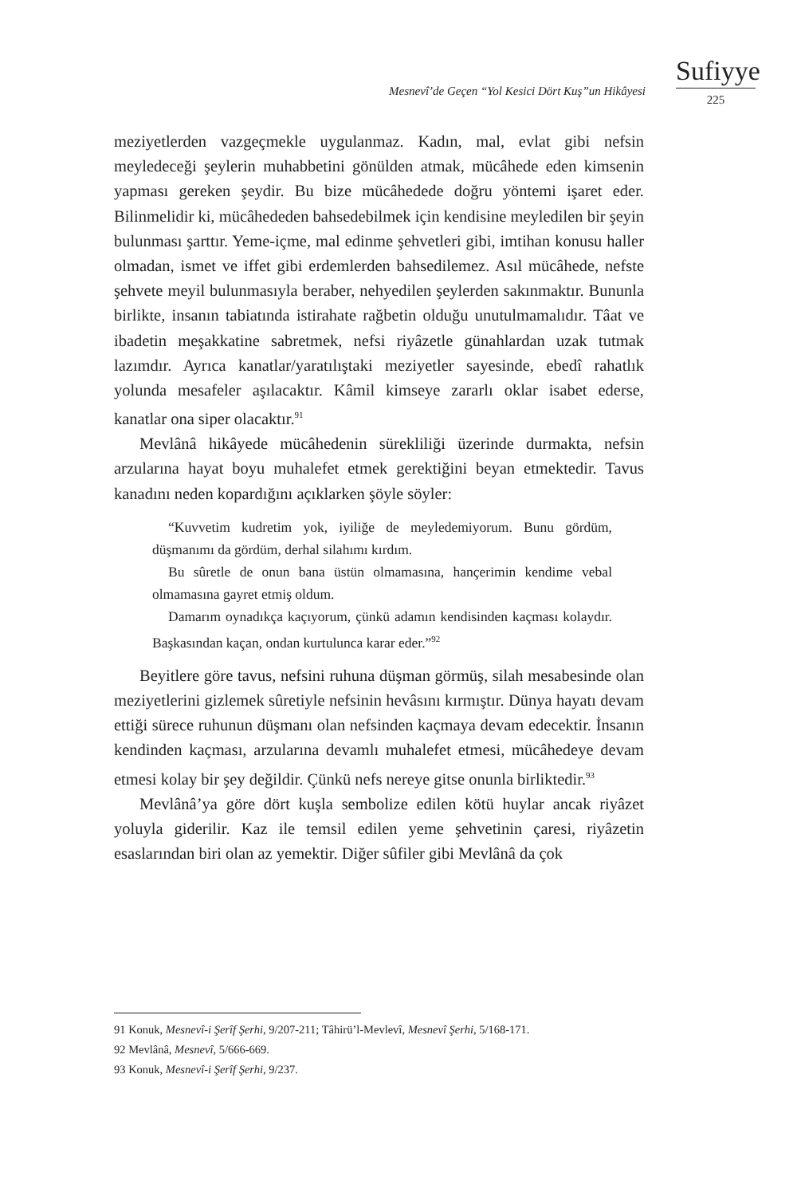Mesnevî’de Geçen “Yol Kesici Dört Kuş”un Hikâyesi
Sufiyye
225
meziyetlerden vazgeçmekle uygulanmaz. Kadın, mal, evlat gibi nefsin meyledeceği şeylerin muhabbetini gönülden atmak, mücâhede eden kimsenin yapması gereken şeydir. Bu bize mücâhedede doğru yöntemi işaret eder. Bilinmelidir ki, mücâhededen bahsedebilmek için kendisine meyledilen bir şeyin bulunması şarttır. Yeme-içme, mal edinme şehvetleri gibi, imtihan konusu haller olmadan, ismet ve iffet gibi erdemlerden bahsedilemez. Asıl mücâhede, nefste şehvete meyil bulunmasıyla beraber, nehyedilen şeylerden sakınmaktır. Bununla birlikte, insanın tabiatında istirahate rağbetin olduğu unutulmamalıdır. Tâat ve ibadetin meşakkatine sabretmek, nefsi riyâzetle günahlardan uzak tutmak lazımdır. Ayrıca kanatlar/yaratılıştaki meziyetler sayesinde, ebedî rahatlık yolunda mesafeler aşılacaktır. Kâmil kimseye zararlı oklar isabet ederse, kanatlar ona siper olacaktır.<sup>91</sup>
Mevlânâ hikâyede mücâhedenin sürekliliği üzerinde durmakta, nefsin arzularına hayat boyu muhalefet etmek gerektiğini beyan etmektedir. Tavus kanadını neden kopardığını açıklarken şöyle söyler:
“Kuvvetim kudretim yok, iyiliğe de meyledemiyorum. Bunu gördüm, düşmanımı da gördüm, derhal silahımı kırdım.
Bu sûretle de onun bana üstün olmamasına, hançerimin kendime vebal olmamasına gayret etmiş oldum.
Damarım oynadıkça kaçıyorum, çünkü adamın kendisinden kaçması kolaydır. Başkasından kaçan, ondan kurtulunca karar eder.”<sup>92</sup>
Beyitlere göre tavus, nefsini ruhuna düşman görmüş, silah mesabesinde olan meziyetlerini gizlemek sûretiyle nefsinin hevâsını kırmıştır. Dünya hayatı devam ettiği sürece ruhunun düşmanı olan nefsinden kaçmaya devam edecektir. İnsanın kendinden kaçması, arzularına devamlı muhalefet etmesi, mücâhedeye devam etmesi kolay bir şey değildir. Çünkü nefs nereye gitse onunla birliktedir.<sup>93</sup>
Mevlânâ’ya göre dört kuşla sembolize edilen kötü huylar ancak riyâzet yoluyla giderilir. Kaz ile temsil edilen yeme şehvetinin çaresi, riyâzetin esaslarından biri olan az yemektir. Diğer sûfiler gibi Mevlânâ da çok
91 Konuk, Mesnevî-i Şerîf Şerhi, 9/207-211; Tâhirü’l-Mevlevî, Mesnevî Şerhi, 5/168-171.
92 Mevlânâ, Mesnevî, 5/666-669.
93 Konuk, Mesnevî-i Şerîf Şerhi, 9/237.